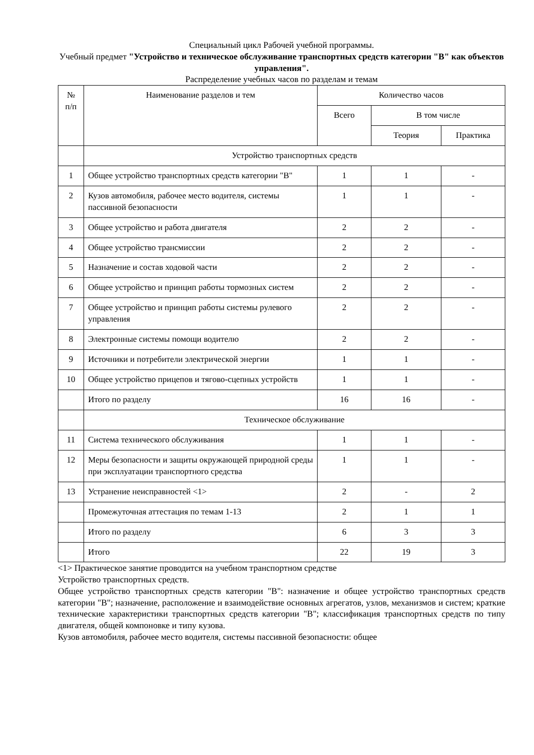Специальный цикл Рабочей учебной программы.
Учебный предмет "Устройство и техническое обслуживание транспортных средств категории "B" как объектов управления".
Распределение учебных часов по разделам и темам
| № п/п | Наименование разделов и тем | Количество часов | | |
| --- | --- | --- | --- | --- |
| | | Всего | В том числе | |
| | | | Теория | Практика |
| | Устройство транспортных средств | | | |
| 1 | Общее устройство транспортных средств категории "B" | 1 | 1 | - |
| 2 | Кузов автомобиля, рабочее место водителя, системы пассивной безопасности | 1 | 1 | - |
| 3 | Общее устройство и работа двигателя | 2 | 2 | - |
| 4 | Общее устройство трансмиссии | 2 | 2 | - |
| 5 | Назначение и состав ходовой части | 2 | 2 | - |
| 6 | Общее устройство и принцип работы тормозных систем | 2 | 2 | - |
| 7 | Общее устройство и принцип работы системы рулевого управления | 2 | 2 | - |
| 8 | Электронные системы помощи водителю | 2 | 2 | - |
| 9 | Источники и потребители электрической энергии | 1 | 1 | - |
| 10 | Общее устройство прицепов и тягово-сцепных устройств | 1 | 1 | - |
| | Итого по разделу | 16 | 16 | - |
| | Техническое обслуживание | | | |
| 11 | Система технического обслуживания | 1 | 1 | - |
| 12 | Меры безопасности и защиты окружающей природной среды при эксплуатации транспортного средства | 1 | 1 | - |
| 13 | Устранение неисправностей <1> | 2 | - | 2 |
| | Промежуточная аттестация по темам 1-13 | 2 | 1 | 1 |
| | Итого по разделу | 6 | 3 | 3 |
| | Итого | 22 | 19 | 3 |
<1> Практическое занятие проводится на учебном транспортном средстве
Устройство транспортных средств.
Общее устройство транспортных средств категории "B": назначение и общее устройство транспортных средств категории "B"; назначение, расположение и взаимодействие основных агрегатов, узлов, механизмов и систем; краткие технические характеристики транспортных средств категории "B"; классификация транспортных средств по типу двигателя, общей компоновке и типу кузова.
Кузов автомобиля, рабочее место водителя, системы пассивной безопасности: общее